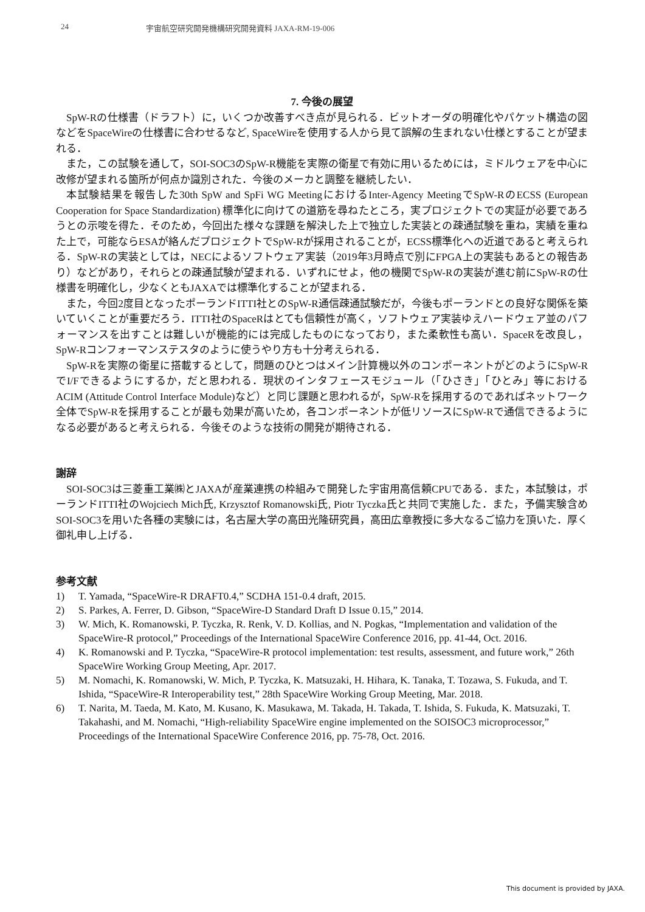24 宇宙航空研究開発機構研究開発資料 JAXA-RM-19-006
7. 今後の展望
SpW-Rの仕様書（ドラフト）に，いくつか改善すべき点が見られる．ビットオーダの明確化やパケット構造の図などをSpaceWireの仕様書に合わせるなど, SpaceWireを使用する人から見て誤解の生まれない仕様とすることが望まれる．
また，この試験を通して，SOI-SOC3のSpW-R機能を実際の衛星で有効に用いるためには，ミドルウェアを中心に改修が望まれる箇所が何点か識別された．今後のメーカと調整を継続したい．
本試験結果を報告した30th SpW and SpFi WG MeetingにおけるInter-Agency MeetingでSpW-RのECSS (European Cooperation for Space Standardization) 標準化に向けての道筋を尋ねたところ，実プロジェクトでの実証が必要であろうとの示唆を得た．そのため，今回出た様々な課題を解決した上で独立した実装との疎通試験を重ね，実績を重ねた上で，可能ならESAが絡んだプロジェクトでSpW-Rが採用されることが，ECSS標準化への近道であると考えられる．SpW-Rの実装としては，NECによるソフトウェア実装（2019年3月時点で別にFPGA上の実装もあるとの報告あり）などがあり，それらとの疎通試験が望まれる．いずれにせよ，他の機関でSpW-Rの実装が進む前にSpW-Rの仕様書を明確化し，少なくともJAXAでは標準化することが望まれる．
また，今回2度目となったポーランドITTI社とのSpW-R通信疎通試験だが，今後もポーランドとの良好な関係を築いていくことが重要だろう．ITTI社のSpaceRはとても信頼性が高く，ソフトウェア実装ゆえハードウェア並のパフォーマンスを出すことは難しいが機能的には完成したものになっており，また柔軟性も高い．SpaceRを改良し，SpW-Rコンフォーマンステスタのように使うやり方も十分考えられる．
SpW-Rを実際の衛星に搭載するとして，問題のひとつはメイン計算機以外のコンポーネントがどのようにSpW-RでI/Fできるようにするか，だと思われる．現状のインタフェースモジュール（「ひさき」「ひとみ」等におけるACIM (Attitude Control Interface Module)など）と同じ課題と思われるが，SpW-Rを採用するのであればネットワーク全体でSpW-Rを採用することが最も効果が高いため，各コンポーネントが低リソースにSpW-Rで通信できるようになる必要があると考えられる．今後そのような技術の開発が期待される．
謝辞
SOI-SOC3は三菱重工業㈱とJAXAが産業連携の枠組みで開発した宇宙用高信頼CPUである．また，本試験は，ポーランドITTI社のWojciech Mich氏, Krzysztof Romanowski氏, Piotr Tyczka氏と共同で実施した．また，予備実験含めSOI-SOC3を用いた各種の実験には，名古屋大学の高田光隆研究員，高田広章教授に多大なるご協力を頂いた．厚く御礼申し上げる．
参考文献
1) T. Yamada, “SpaceWire-R DRAFT0.4,” SCDHA 151-0.4 draft, 2015.
2) S. Parkes, A. Ferrer, D. Gibson, “SpaceWire-D Standard Draft D Issue 0.15,” 2014.
3) W. Mich, K. Romanowski, P. Tyczka, R. Renk, V. D. Kollias, and N. Pogkas, “Implementation and validation of the SpaceWire-R protocol,” Proceedings of the International SpaceWire Conference 2016, pp. 41-44, Oct. 2016.
4) K. Romanowski and P. Tyczka, “SpaceWire-R protocol implementation: test results, assessment, and future work,” 26th SpaceWire Working Group Meeting, Apr. 2017.
5) M. Nomachi, K. Romanowski, W. Mich, P. Tyczka, K. Matsuzaki, H. Hihara, K. Tanaka, T. Tozawa, S. Fukuda, and T. Ishida, “SpaceWire-R Interoperability test,” 28th SpaceWire Working Group Meeting, Mar. 2018.
6) T. Narita, M. Taeda, M. Kato, M. Kusano, K. Masukawa, M. Takada, H. Takada, T. Ishida, S. Fukuda, K. Matsuzaki, T. Takahashi, and M. Nomachi, “High-reliability SpaceWire engine implemented on the SOISOC3 microprocessor,” Proceedings of the International SpaceWire Conference 2016, pp. 75-78, Oct. 2016.
This document is provided by JAXA.